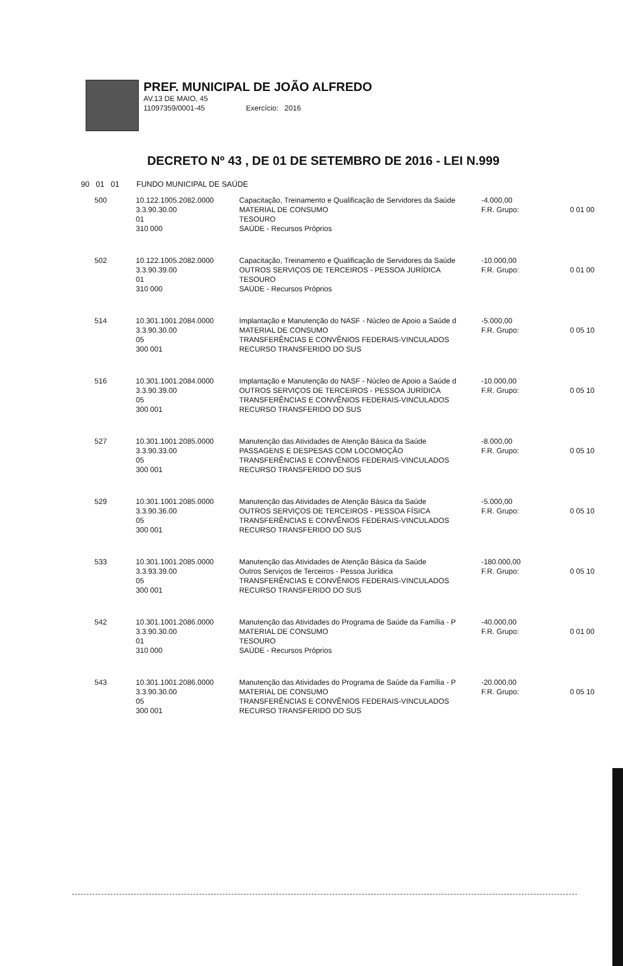PREF. MUNICIPAL DE JOÃO ALFREDO
AV.13 DE MAIO, 45
11097359/0001-45 Exercício: 2016
DECRETO Nº 43 , DE 01 DE SETEMBRO DE 2016 - LEI N.999
90 01 01 FUNDO MUNICIPAL DE SAÚDE
| 500 | 10.122.1005.2082.0000 3.3.90.30.00 01 310 000 | Capacitação, Treinamento e Qualificação de Servidores da Saúde MATERIAL DE CONSUMO TESOURO SAÚDE - Recursos Próprios | -4.000,00 F.R. Grupo: | 0 01 00 |
| 502 | 10.122.1005.2082.0000 3.3.90.39.00 01 310 000 | Capacitação, Treinamento e Qualificação de Servidores da Saúde OUTROS SERVIÇOS DE TERCEIROS - PESSOA JURÍDICA TESOURO SAÚDE - Recursos Próprios | -10.000,00 F.R. Grupo: | 0 01 00 |
| 514 | 10.301.1001.2084.0000 3.3.90.30.00 05 300 001 | Implantação e Manutenção do NASF - Núcleo de Apoio a Saúde d MATERIAL DE CONSUMO TRANSFERÊNCIAS E CONVÊNIOS FEDERAIS-VINCULADOS RECURSO TRANSFERIDO DO SUS | -5.000,00 F.R. Grupo: | 0 05 10 |
| 516 | 10.301.1001.2084.0000 3.3.90.39.00 05 300 001 | Implantação e Manutenção do NASF - Núcleo de Apoio a Saúde d OUTROS SERVIÇOS DE TERCEIROS - PESSOA JURÍDICA TRANSFERÊNCIAS E CONVÊNIOS FEDERAIS-VINCULADOS RECURSO TRANSFERIDO DO SUS | -10.000,00 F.R. Grupo: | 0 05 10 |
| 527 | 10.301.1001.2085.0000 3.3.90.33.00 05 300 001 | Manutenção das Atividades de Atenção Básica da Saúde PASSAGENS E DESPESAS COM LOCOMOÇÃO TRANSFERÊNCIAS E CONVÊNIOS FEDERAIS-VINCULADOS RECURSO TRANSFERIDO DO SUS | -8.000,00 F.R. Grupo: | 0 05 10 |
| 529 | 10.301.1001.2085.0000 3.3.90.36.00 05 300 001 | Manutenção das Atividades de Atenção Básica da Saúde OUTROS SERVIÇOS DE TERCEIROS - PESSOA FÍSICA TRANSFERÊNCIAS E CONVÊNIOS FEDERAIS-VINCULADOS RECURSO TRANSFERIDO DO SUS | -5.000,00 F.R. Grupo: | 0 05 10 |
| 533 | 10.301.1001.2085.0000 3.3.93.39.00 05 300 001 | Manutenção das Atividades de Atenção Básica da Saúde Outros Serviços de Terceiros - Pessoa Jurídica TRANSFERÊNCIAS E CONVÊNIOS FEDERAIS-VINCULADOS RECURSO TRANSFERIDO DO SUS | -180.000,00 F.R. Grupo: | 0 05 10 |
| 542 | 10.301.1001.2086.0000 3.3.90.30.00 01 310 000 | Manutenção das Atividades do Programa de Saúde da Família - P MATERIAL DE CONSUMO TESOURO SAÚDE - Recursos Próprios | -40.000,00 F.R. Grupo: | 0 01 00 |
| 543 | 10.301.1001.2086.0000 3.3.90.30.00 05 300 001 | Manutenção das Atividades do Programa de Saúde da Família - P MATERIAL DE CONSUMO TRANSFERÊNCIAS E CONVÊNIOS FEDERAIS-VINCULADOS RECURSO TRANSFERIDO DO SUS | -20.000,00 F.R. Grupo: | 0 05 10 |